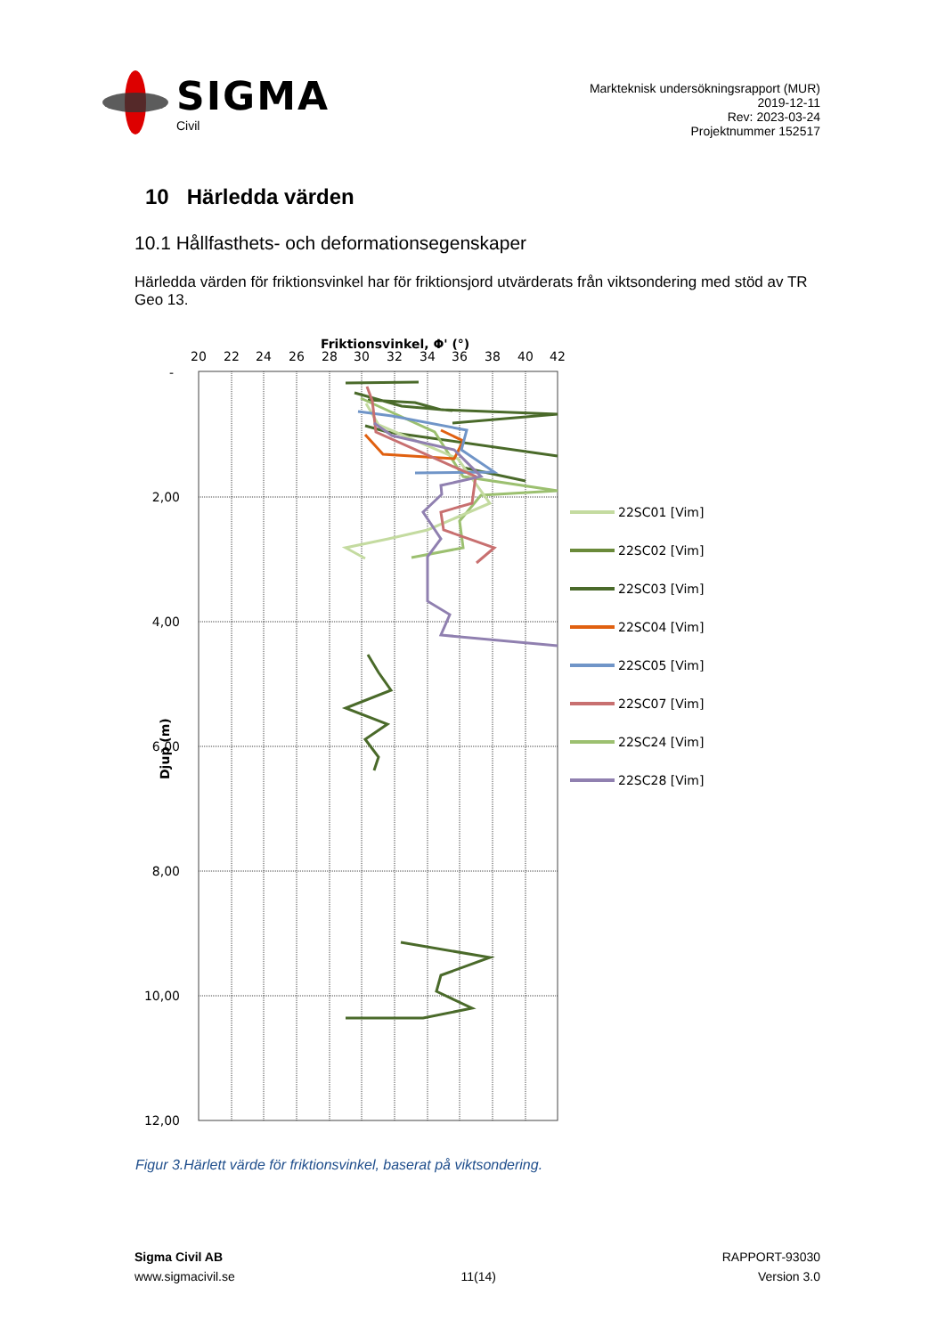SIGMA
Civil
Markteknisk undersökningsrapport (MUR)
2019-12-11
Rev: 2023-03-24
Projektnummer 152517
10 Härledda värden
10.1 Hållfasthets- och deformationsegenskaper
Härledda värden för friktionsvinkel har för friktionsjord utvärderats från viktsondering med stöd av TR Geo 13.
Friktionsvinkel, Φ' (°)
20
22
24
26
28
30
32
34
36
38
40
42
-
2,00
4,00
6,00
8,00
10,00
12,00
Djup (m)
22SC01 [Vim]
22SC02 [Vim]
22SC03 [Vim]
22SC04 [Vim]
22SC05 [Vim]
22SC07 [Vim]
22SC24 [Vim]
22SC28 [Vim]
Figur 3.Härlett värde för friktionsvinkel, baserat på viktsondering.
Sigma Civil AB
www.sigmacivil.se
11(14) RAPPORT-93030
Version 3.0